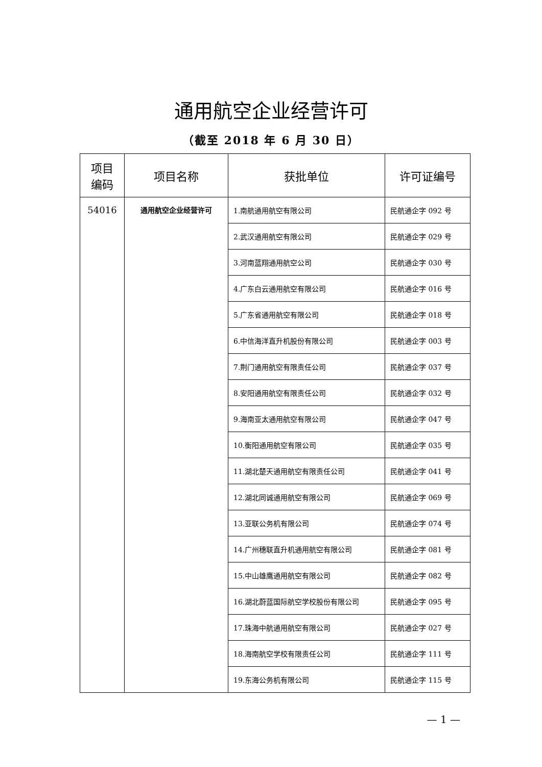通用航空企业经营许可
（截至 2018 年 6 月 30 日）
| 项目 编码 | 项目名称 | 获批单位 | 许可证编号 |
| --- | --- | --- | --- |
| 54016 | 通用航空企业经营许可 | 1.南航通用航空有限公司 | 民航通企字 092 号 |
| | | 2.武汉通用航空有限公司 | 民航通企字 029 号 |
| | | 3.河南蓝翔通用航空公司 | 民航通企字 030 号 |
| | | 4.广东白云通用航空有限公司 | 民航通企字 016 号 |
| | | 5.广东省通用航空有限公司 | 民航通企字 018 号 |
| | | 6.中信海洋直升机股份有限公司 | 民航通企字 003 号 |
| | | 7.荆门通用航空有限责任公司 | 民航通企字 037 号 |
| | | 8.安阳通用航空有限责任公司 | 民航通企字 032 号 |
| | | 9.海南亚太通用航空有限公司 | 民航通企字 047 号 |
| | | 10.衡阳通用航空有限公司 | 民航通企字 035 号 |
| | | 11.湖北楚天通用航空有限责任公司 | 民航通企字 041 号 |
| | | 12.湖北同诚通用航空有限公司 | 民航通企字 069 号 |
| | | 13.亚联公务机有限公司 | 民航通企字 074 号 |
| | | 14.广州穗联直升机通用航空有限公司 | 民航通企字 081 号 |
| | | 15.中山雄鹰通用航空有限公司 | 民航通企字 082 号 |
| | | 16.湖北蔚蓝国际航空学校股份有限公司 | 民航通企字 095 号 |
| | | 17.珠海中航通用航空有限公司 | 民航通企字 027 号 |
| | | 18.海南航空学校有限责任公司 | 民航通企字 111 号 |
| | | 19.东海公务机有限公司 | 民航通企字 115 号 |
— 1 —